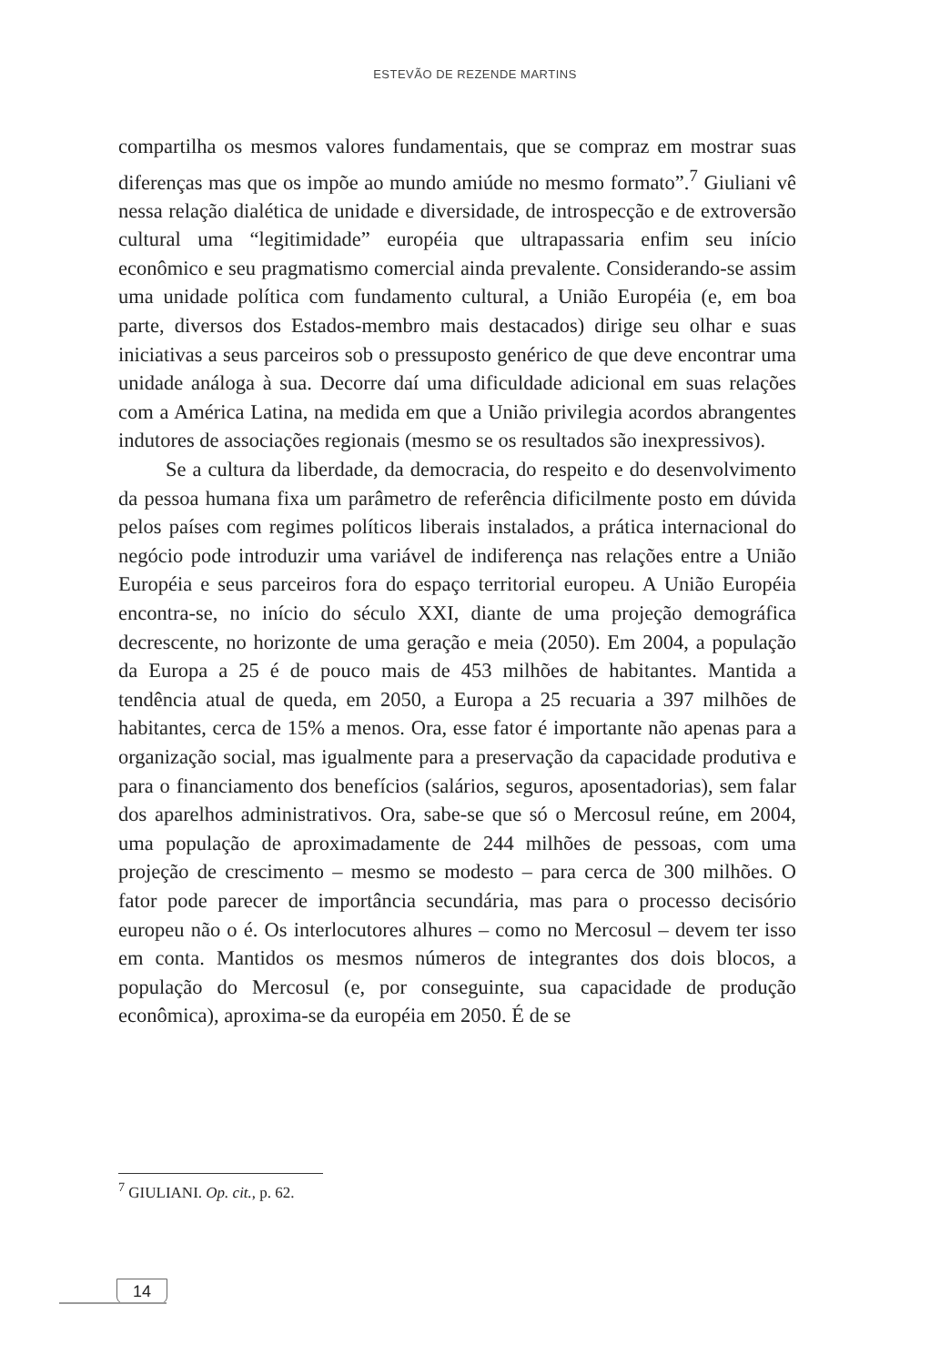ESTEVÃO DE REZENDE MARTINS
compartilha os mesmos valores fundamentais, que se compraz em mostrar suas diferenças mas que os impõe ao mundo amiúde no mesmo formato”.<sup>7</sup> Giuliani vê nessa relação dialética de unidade e diversidade, de introspecção e de extroversão cultural uma “legitimidade” européia que ultrapassaria enfim seu início econômico e seu pragmatismo comercial ainda prevalente. Considerando-se assim uma unidade política com fundamento cultural, a União Européia (e, em boa parte, diversos dos Estados-membro mais destacados) dirige seu olhar e suas iniciativas a seus parceiros sob o pressuposto genérico de que deve encontrar uma unidade análoga à sua. Decorre daí uma dificuldade adicional em suas relações com a América Latina, na medida em que a União privilegia acordos abrangentes indutores de associações regionais (mesmo se os resultados são inexpressivos).
Se a cultura da liberdade, da democracia, do respeito e do desenvolvimento da pessoa humana fixa um parâmetro de referência dificilmente posto em dúvida pelos países com regimes políticos liberais instalados, a prática internacional do negócio pode introduzir uma variável de indiferença nas relações entre a União Européia e seus parceiros fora do espaço territorial europeu. A União Européia encontra-se, no início do século XXI, diante de uma projeção demográfica decrescente, no horizonte de uma geração e meia (2050). Em 2004, a população da Europa a 25 é de pouco mais de 453 milhões de habitantes. Mantida a tendência atual de queda, em 2050, a Europa a 25 recuaria a 397 milhões de habitantes, cerca de 15% a menos. Ora, esse fator é importante não apenas para a organização social, mas igualmente para a preservação da capacidade produtiva e para o financiamento dos benefícios (salários, seguros, aposentadorias), sem falar dos aparelhos administrativos. Ora, sabe-se que só o Mercosul reúne, em 2004, uma população de aproximadamente de 244 milhões de pessoas, com uma projeção de crescimento – mesmo se modesto – para cerca de 300 milhões. O fator pode parecer de importância secundária, mas para o processo decisório europeu não o é. Os interlocutores alhures – como no Mercosul – devem ter isso em conta. Mantidos os mesmos números de integrantes dos dois blocos, a população do Mercosul (e, por conseguinte, sua capacidade de produção econômica), aproxima-se da européia em 2050. É de se
<sup>7</sup> GIULIANI. Op. cit., p. 62.
14